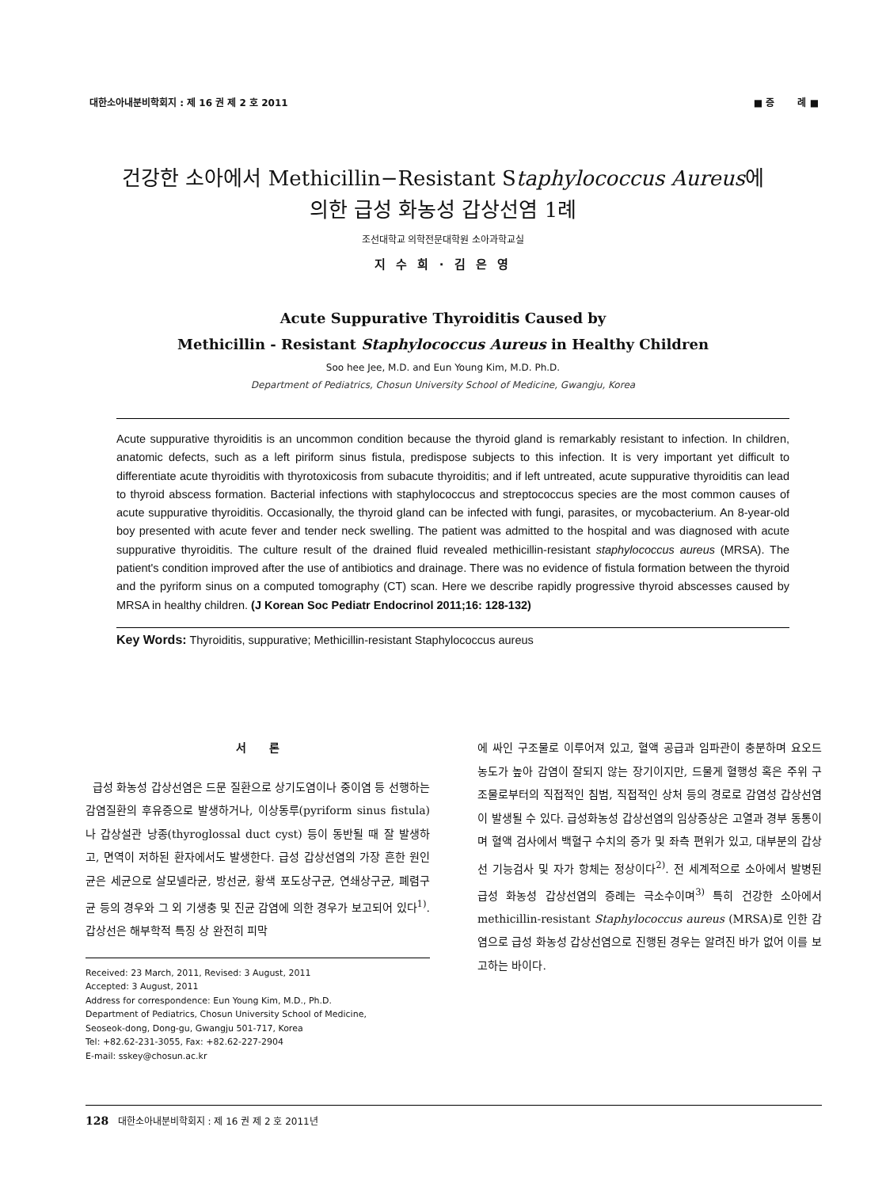대한소아내분비학회지 : 제 16 권 제 2 호 2011 ■ 증 례 ■
건강한 소아에서 Methicillin−Resistant Staphylococcus Aureus에
의한 급성 화농성 갑상선염 1례
조선대학교 의학전문대학원 소아과학교실
지 수 희 · 김 은 영
Acute Suppurative Thyroiditis Caused by
Methicillin - Resistant Staphylococcus Aureus in Healthy Children
Soo hee Jee, M.D. and Eun Young Kim, M.D. Ph.D.
Department of Pediatrics, Chosun University School of Medicine, Gwangju, Korea
Acute suppurative thyroiditis is an uncommon condition because the thyroid gland is remarkably resistant to infection. In children, anatomic defects, such as a left piriform sinus fistula, predispose subjects to this infection. It is very important yet difficult to differentiate acute thyroiditis with thyrotoxicosis from subacute thyroiditis; and if left untreated, acute suppurative thyroiditis can lead to thyroid abscess formation. Bacterial infections with staphylococcus and streptococcus species are the most common causes of acute suppurative thyroiditis. Occasionally, the thyroid gland can be infected with fungi, parasites, or mycobacterium. An 8-year-old boy presented with acute fever and tender neck swelling. The patient was admitted to the hospital and was diagnosed with acute suppurative thyroiditis. The culture result of the drained fluid revealed methicillin-resistant staphylococcus aureus (MRSA). The patient's condition improved after the use of antibiotics and drainage. There was no evidence of fistula formation between the thyroid and the pyriform sinus on a computed tomography (CT) scan. Here we describe rapidly progressive thyroid abscesses caused by MRSA in healthy children. (J Korean Soc Pediatr Endocrinol 2011;16: 128-132)
Key Words: Thyroiditis, suppurative; Methicillin-resistant Staphylococcus aureus
서 론
급성 화농성 갑상선염은 드문 질환으로 상기도염이나 중이염 등 선행하는 감염질환의 후유증으로 발생하거나, 이상동루(pyriform sinus fistula)나 갑상설관 낭종(thyroglossal duct cyst) 등이 동반될 때 잘 발생하고, 면역이 저하된 환자에서도 발생한다. 급성 갑상선염의 가장 흔한 원인균은 세균으로 살모넬라균, 방선균, 황색 포도상구균, 연쇄상구균, 폐렴구균 등의 경우와 그 외 기생충 및 진균 감염에 의한 경우가 보고되어 있다<sup>1)</sup>. 갑상선은 해부학적 특징 상 완전히 피막
Received: 23 March, 2011, Revised: 3 August, 2011
Accepted: 3 August, 2011
Address for correspondence: Eun Young Kim, M.D., Ph.D.
Department of Pediatrics, Chosun University School of Medicine,
Seoseok-dong, Dong-gu, Gwangju 501-717, Korea
Tel: +82.62-231-3055, Fax: +82.62-227-2904
E-mail: sskey@chosun.ac.kr
에 싸인 구조물로 이루어져 있고, 혈액 공급과 임파관이 충분하며 요오드 농도가 높아 감염이 잘되지 않는 장기이지만, 드물게 혈행성 혹은 주위 구조물로부터의 직접적인 침범, 직접적인 상처 등의 경로로 감염성 갑상선염이 발생될 수 있다. 급성화농성 갑상선염의 임상증상은 고열과 경부 동통이며 혈액 검사에서 백혈구 수치의 증가 및 좌측 편위가 있고, 대부분의 갑상선 기능검사 및 자가 항체는 정상이다<sup>2)</sup>. 전 세계적으로 소아에서 발병된 급성 화농성 갑상선염의 증례는 극소수이며<sup>3)</sup> 특히 건강한 소아에서 methicillin-resistant Staphylococcus aureus (MRSA)로 인한 감염으로 급성 화농성 갑상선염으로 진행된 경우는 알려진 바가 없어 이를 보고하는 바이다.
128 대한소아내분비학회지 : 제 16 권 제 2 호 2011년